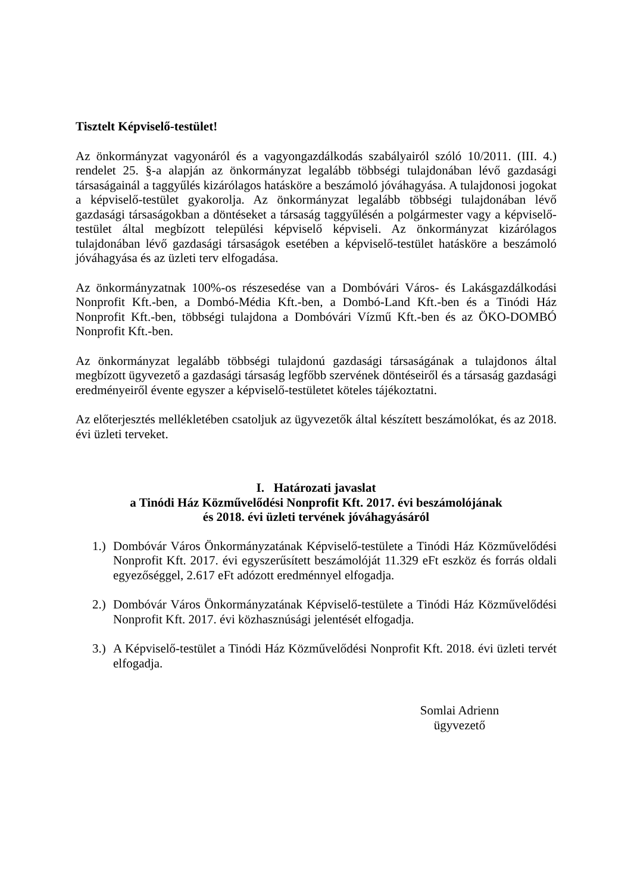Tisztelt Képviselő-testület!
Az önkormányzat vagyonáról és a vagyongazdálkodás szabályairól szóló 10/2011. (III. 4.) rendelet 25. §-a alapján az önkormányzat legalább többségi tulajdonában lévő gazdasági társaságainál a taggyűlés kizárólagos hatásköre a beszámoló jóváhagyása. A tulajdonosi jogokat a képviselő-testület gyakorolja. Az önkormányzat legalább többségi tulajdonában lévő gazdasági társaságokban a döntéseket a társaság taggyűlésén a polgármester vagy a képviselő-testület által megbízott települési képviselő képviseli. Az önkormányzat kizárólagos tulajdonában lévő gazdasági társaságok esetében a képviselő-testület hatásköre a beszámoló jóváhagyása és az üzleti terv elfogadása.
Az önkormányzatnak 100%-os részesedése van a Dombóvári Város- és Lakásgazdálkodási Nonprofit Kft.-ben, a Dombó-Média Kft.-ben, a Dombó-Land Kft.-ben és a Tinódi Ház Nonprofit Kft.-ben, többségi tulajdona a Dombóvári Vízmű Kft.-ben és az ÖKO-DOMBÓ Nonprofit Kft.-ben.
Az önkormányzat legalább többségi tulajdonú gazdasági társaságának a tulajdonos által megbízott ügyvezető a gazdasági társaság legfőbb szervének döntéseiről és a társaság gazdasági eredményeiről évente egyszer a képviselő-testületet köteles tájékoztatni.
Az előterjesztés mellékletében csatoljuk az ügyvezetők által készített beszámolókat, és az 2018. évi üzleti terveket.
I. Határozati javaslat
a Tinódi Ház Közművelődési Nonprofit Kft. 2017. évi beszámolójának
és 2018. évi üzleti tervének jóváhagyásáról
1.) Dombóvár Város Önkormányzatának Képviselő-testülete a Tinódi Ház Közművelődési Nonprofit Kft. 2017. évi egyszerűsített beszámolóját 11.329 eFt eszköz és forrás oldali egyezőséggel, 2.617 eFt adózott eredménnyel elfogadja.
2.) Dombóvár Város Önkormányzatának Képviselő-testülete a Tinódi Ház Közművelődési Nonprofit Kft. 2017. évi közhasznúsági jelentését elfogadja.
3.) A Képviselő-testület a Tinódi Ház Közművelődési Nonprofit Kft. 2018. évi üzleti tervét elfogadja.
Somlai Adrienn
ügyvezető